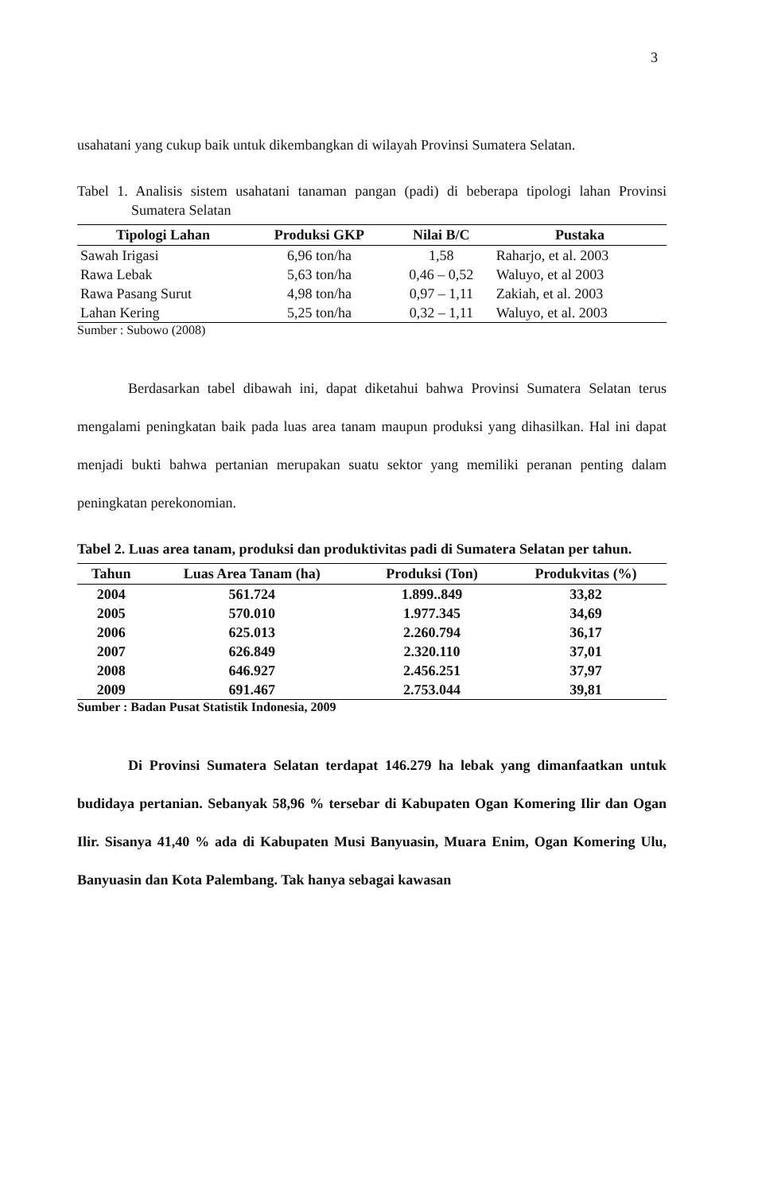3
usahatani yang cukup baik untuk dikembangkan di wilayah Provinsi Sumatera Selatan.
Tabel 1. Analisis sistem usahatani tanaman pangan (padi) di beberapa tipologi lahan Provinsi Sumatera Selatan
| Tipologi Lahan | Produksi GKP | Nilai B/C | Pustaka |
| --- | --- | --- | --- |
| Sawah Irigasi | 6,96 ton/ha | 1,58 | Raharjo, et al. 2003 |
| Rawa Lebak | 5,63 ton/ha | 0,46 – 0,52 | Waluyo, et al 2003 |
| Rawa Pasang Surut | 4,98 ton/ha | 0,97 – 1,11 | Zakiah, et al. 2003 |
| Lahan Kering | 5,25 ton/ha | 0,32 – 1,11 | Waluyo, et al. 2003 |
Sumber : Subowo (2008)
Berdasarkan tabel dibawah ini, dapat diketahui bahwa Provinsi Sumatera Selatan terus mengalami peningkatan baik pada luas area tanam maupun produksi yang dihasilkan. Hal ini dapat menjadi bukti bahwa pertanian merupakan suatu sektor yang memiliki peranan penting dalam peningkatan perekonomian.
Tabel 2. Luas area tanam, produksi dan produktivitas padi di Sumatera Selatan per tahun.
| Tahun | Luas Area Tanam (ha) | Produksi (Ton) | Produkvitas (%) |
| --- | --- | --- | --- |
| 2004 | 561.724 | 1.899..849 | 33,82 |
| 2005 | 570.010 | 1.977.345 | 34,69 |
| 2006 | 625.013 | 2.260.794 | 36,17 |
| 2007 | 626.849 | 2.320.110 | 37,01 |
| 2008 | 646.927 | 2.456.251 | 37,97 |
| 2009 | 691.467 | 2.753.044 | 39,81 |
Sumber : Badan Pusat Statistik Indonesia, 2009
Di Provinsi Sumatera Selatan terdapat 146.279 ha lebak yang dimanfaatkan untuk budidaya pertanian. Sebanyak 58,96 % tersebar di Kabupaten Ogan Komering Ilir dan Ogan Ilir. Sisanya 41,40 % ada di Kabupaten Musi Banyuasin, Muara Enim, Ogan Komering Ulu, Banyuasin dan Kota Palembang. Tak hanya sebagai kawasan